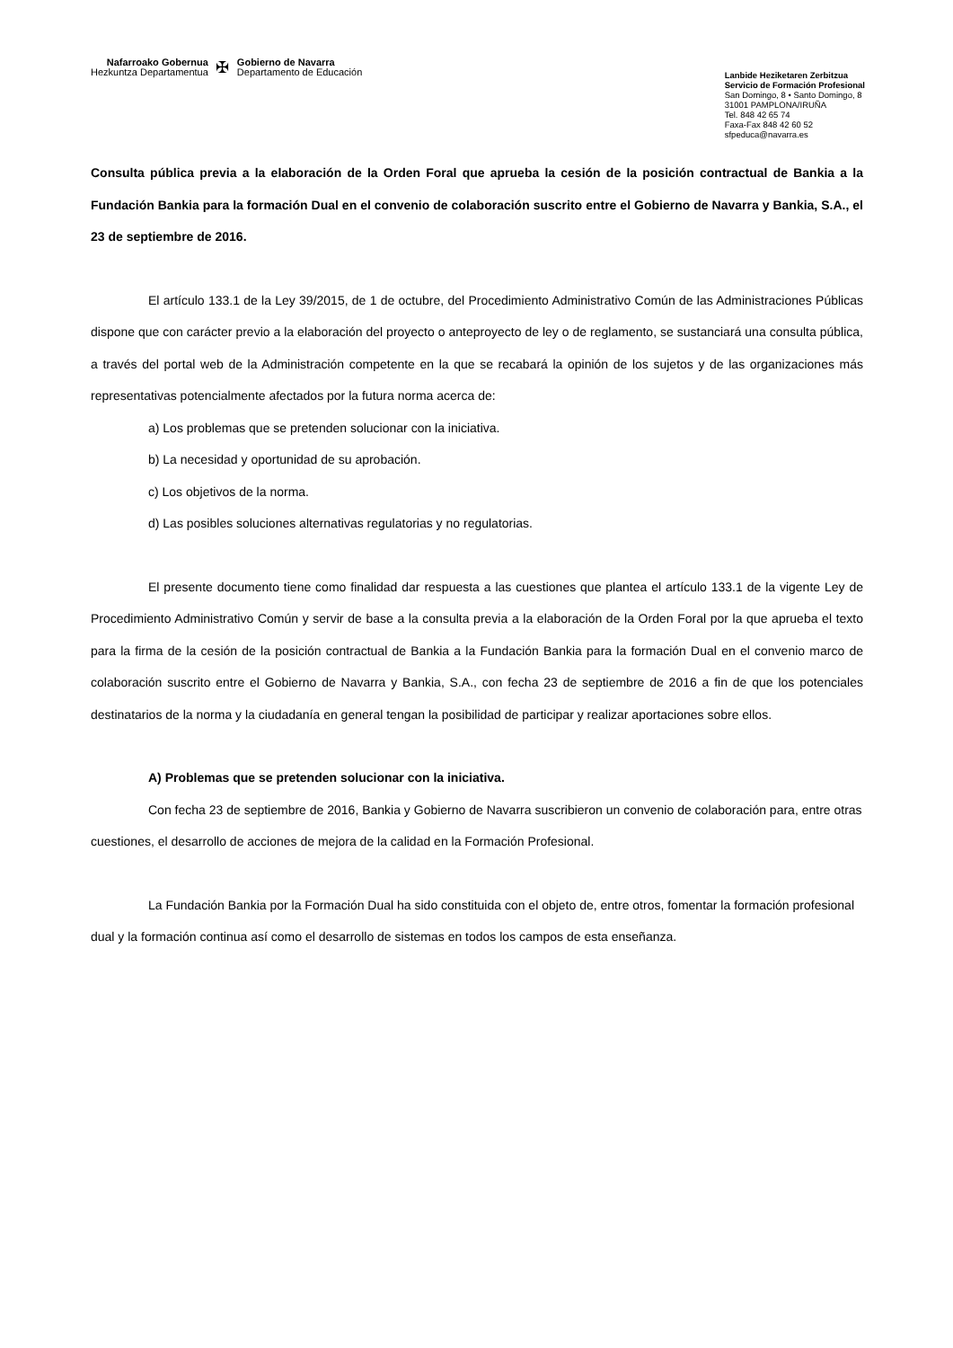Nafarroako Gobernua
Hezkuntza Departamentua
✠
Gobierno de Navarra
Departamento de Educación
Lanbide Heziketaren Zerbitzua
Servicio de Formación Profesional
San Domingo, 8 • Santo Domingo, 8
31001 PAMPLONA/IRUÑA
Tel. 848 42 65 74
Faxa-Fax 848 42 60 52
sfpeduca@navarra.es
Consulta pública previa a la elaboración de la Orden Foral que aprueba la cesión de la posición contractual de Bankia a la Fundación Bankia para la formación Dual en el convenio de colaboración suscrito entre el Gobierno de Navarra y Bankia, S.A., el 23 de septiembre de 2016.
El artículo 133.1 de la Ley 39/2015, de 1 de octubre, del Procedimiento Administrativo Común de las Administraciones Públicas dispone que con carácter previo a la elaboración del proyecto o anteproyecto de ley o de reglamento, se sustanciará una consulta pública, a través del portal web de la Administración competente en la que se recabará la opinión de los sujetos y de las organizaciones más representativas potencialmente afectados por la futura norma acerca de:
a) Los problemas que se pretenden solucionar con la iniciativa.
b) La necesidad y oportunidad de su aprobación.
c) Los objetivos de la norma.
d) Las posibles soluciones alternativas regulatorias y no regulatorias.
El presente documento tiene como finalidad dar respuesta a las cuestiones que plantea el artículo 133.1 de la vigente Ley de Procedimiento Administrativo Común y servir de base a la consulta previa a la elaboración de la Orden Foral por la que aprueba el texto para la firma de la cesión de la posición contractual de Bankia a la Fundación Bankia para la formación Dual en el convenio marco de colaboración suscrito entre el Gobierno de Navarra y Bankia, S.A., con fecha 23 de septiembre de 2016 a fin de que los potenciales destinatarios de la norma y la ciudadanía en general tengan la posibilidad de participar y realizar aportaciones sobre ellos.
A) Problemas que se pretenden solucionar con la iniciativa.
Con fecha 23 de septiembre de 2016, Bankia y Gobierno de Navarra suscribieron un convenio de colaboración para, entre otras cuestiones, el desarrollo de acciones de mejora de la calidad en la Formación Profesional.
La Fundación Bankia por la Formación Dual ha sido constituida con el objeto de, entre otros, fomentar la formación profesional dual y la formación continua así como el desarrollo de sistemas en todos los campos de esta enseñanza.